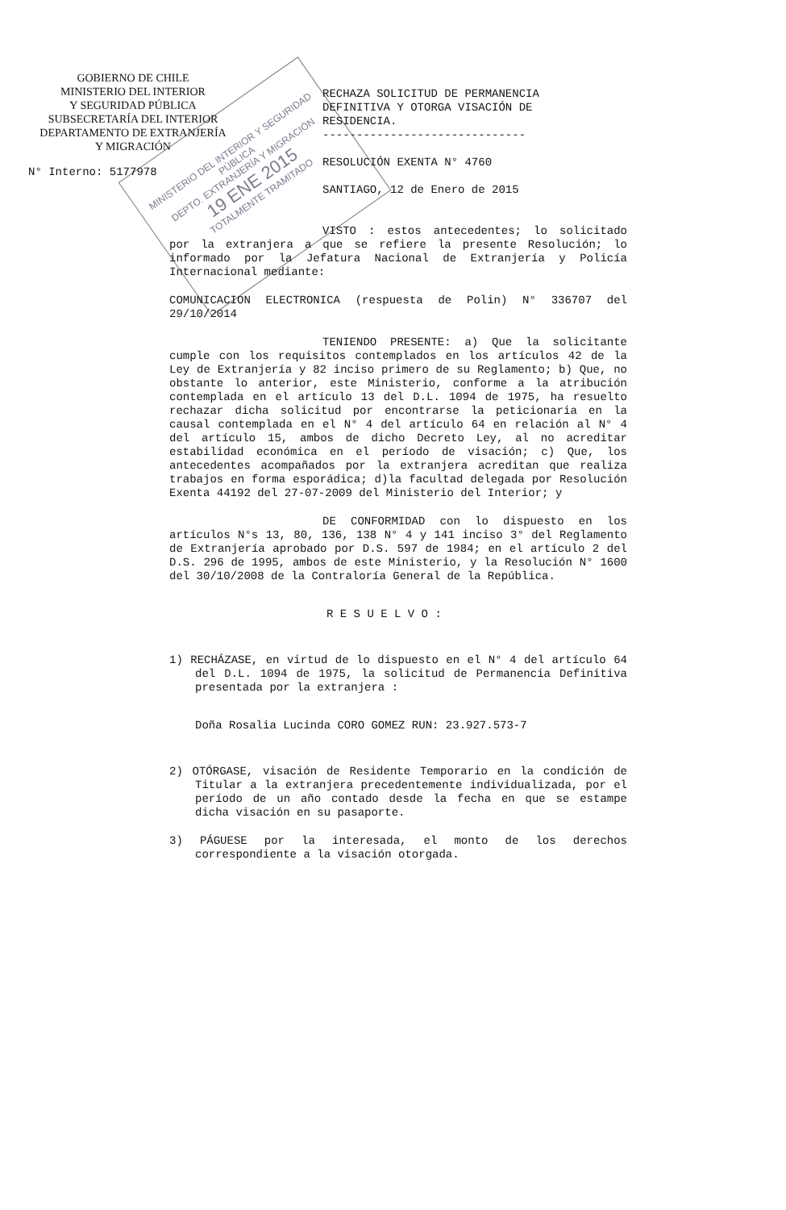GOBIERNO DE CHILE
MINISTERIO DEL INTERIOR
Y SEGURIDAD PÚBLICA
SUBSECRETARÍA DEL INTERIOR
DEPARTAMENTO DE EXTRANJERÍA
Y MIGRACIÓN
N° Interno: 5177978
RECHAZA SOLICITUD DE PERMANENCIA DEFINITIVA Y OTORGA VISACIÓN DE RESIDENCIA.
------------------------------
RESOLUCIÓN EXENTA N° 4760
SANTIAGO, 12 de Enero de 2015
VISTO : estos antecedentes; lo solicitado por la extranjera a que se refiere la presente Resolución; lo informado por la Jefatura Nacional de Extranjería y Policía Internacional mediante:
COMUNICACION ELECTRONICA (respuesta de Polin) N° 336707 del 29/10/2014
TENIENDO PRESENTE: a) Que la solicitante cumple con los requisitos contemplados en los artículos 42 de la Ley de Extranjería y 82 inciso primero de su Reglamento; b) Que, no obstante lo anterior, este Ministerio, conforme a la atribución contemplada en el artículo 13 del D.L. 1094 de 1975, ha resuelto rechazar dicha solicitud por encontrarse la peticionaria en la causal contemplada en el N° 4 del artículo 64 en relación al N° 4 del artículo 15, ambos de dicho Decreto Ley, al no acreditar estabilidad económica en el período de visación; c) Que, los antecedentes acompañados por la extranjera acreditan que realiza trabajos en forma esporádica; d)la facultad delegada por Resolución Exenta 44192 del 27-07-2009 del Ministerio del Interior; y
DE CONFORMIDAD con lo dispuesto en los artículos N°s 13, 80, 136, 138 N° 4 y 141 inciso 3° del Reglamento de Extranjería aprobado por D.S. 597 de 1984; en el artículo 2 del D.S. 296 de 1995, ambos de este Ministerio, y la Resolución N° 1600 del 30/10/2008 de la Contraloría General de la República.
R E S U E L V O :
1) RECHÁZASE, en virtud de lo dispuesto en el N° 4 del artículo 64 del D.L. 1094 de 1975, la solicitud de Permanencia Definitiva presentada por la extranjera :
Doña Rosalia Lucinda CORO GOMEZ RUN: 23.927.573-7
2) OTÓRGASE, visación de Residente Temporario en la condición de Titular a la extranjera precedentemente individualizada, por el período de un año contado desde la fecha en que se estampe dicha visación en su pasaporte.
3) PÁGUESE por la interesada, el monto de los derechos correspondiente a la visación otorgada.
MINISTERIO DEL INTERIOR Y SEGURIDAD PÚBLICA
DEPTO. EXTRANJERÍA Y MIGRACIÓN
19 ENE 2015
TOTALMENTE TRAMITADO